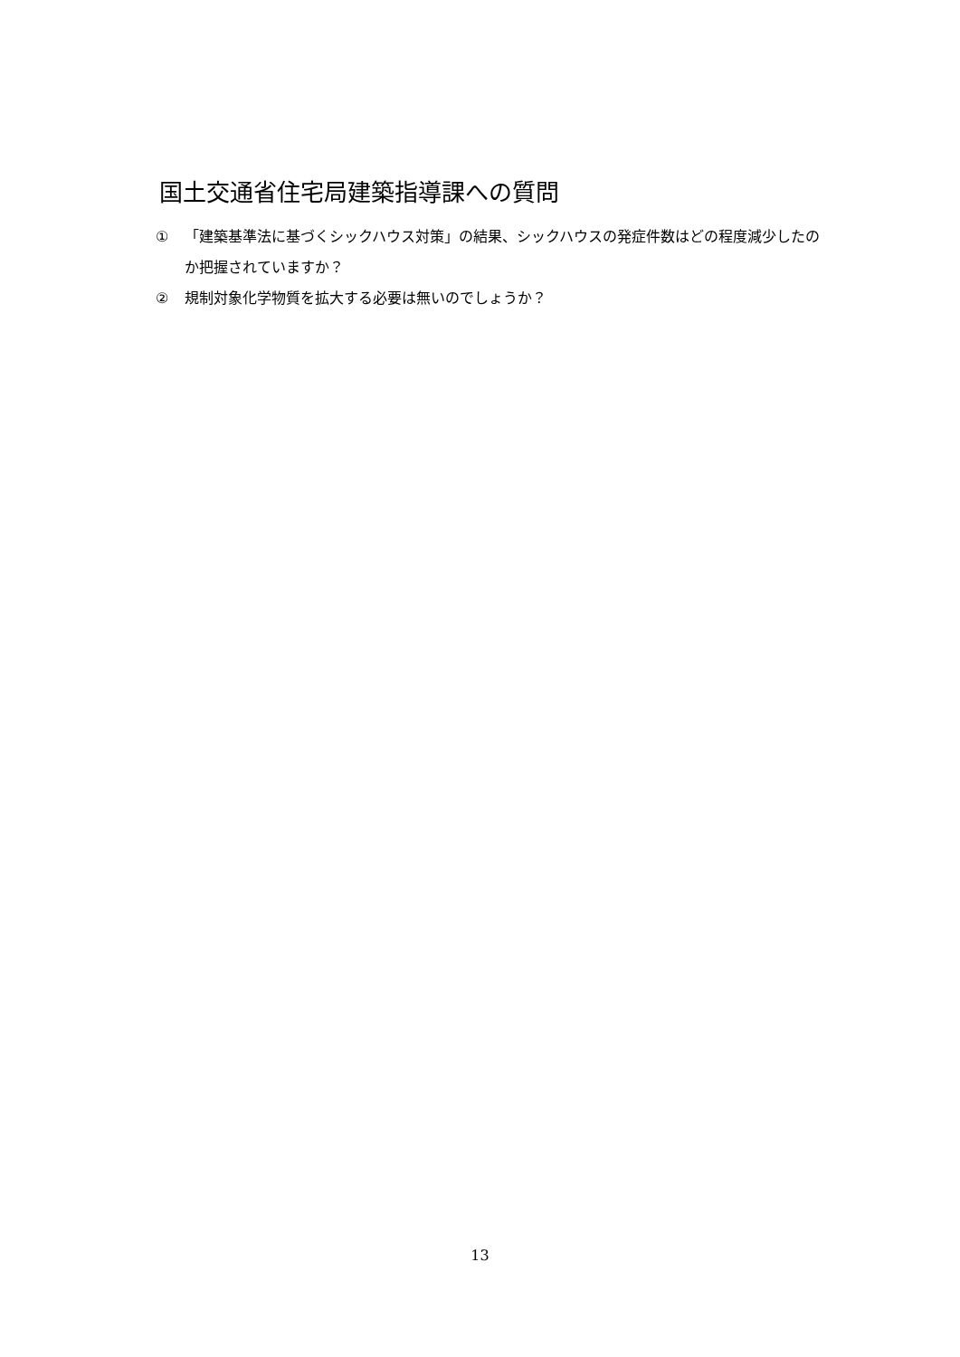国土交通省住宅局建築指導課への質問
① 「建築基準法に基づくシックハウス対策」の結果、シックハウスの発症件数はどの程度減少したのか把握されていますか？
② 規制対象化学物質を拡大する必要は無いのでしょうか？
13